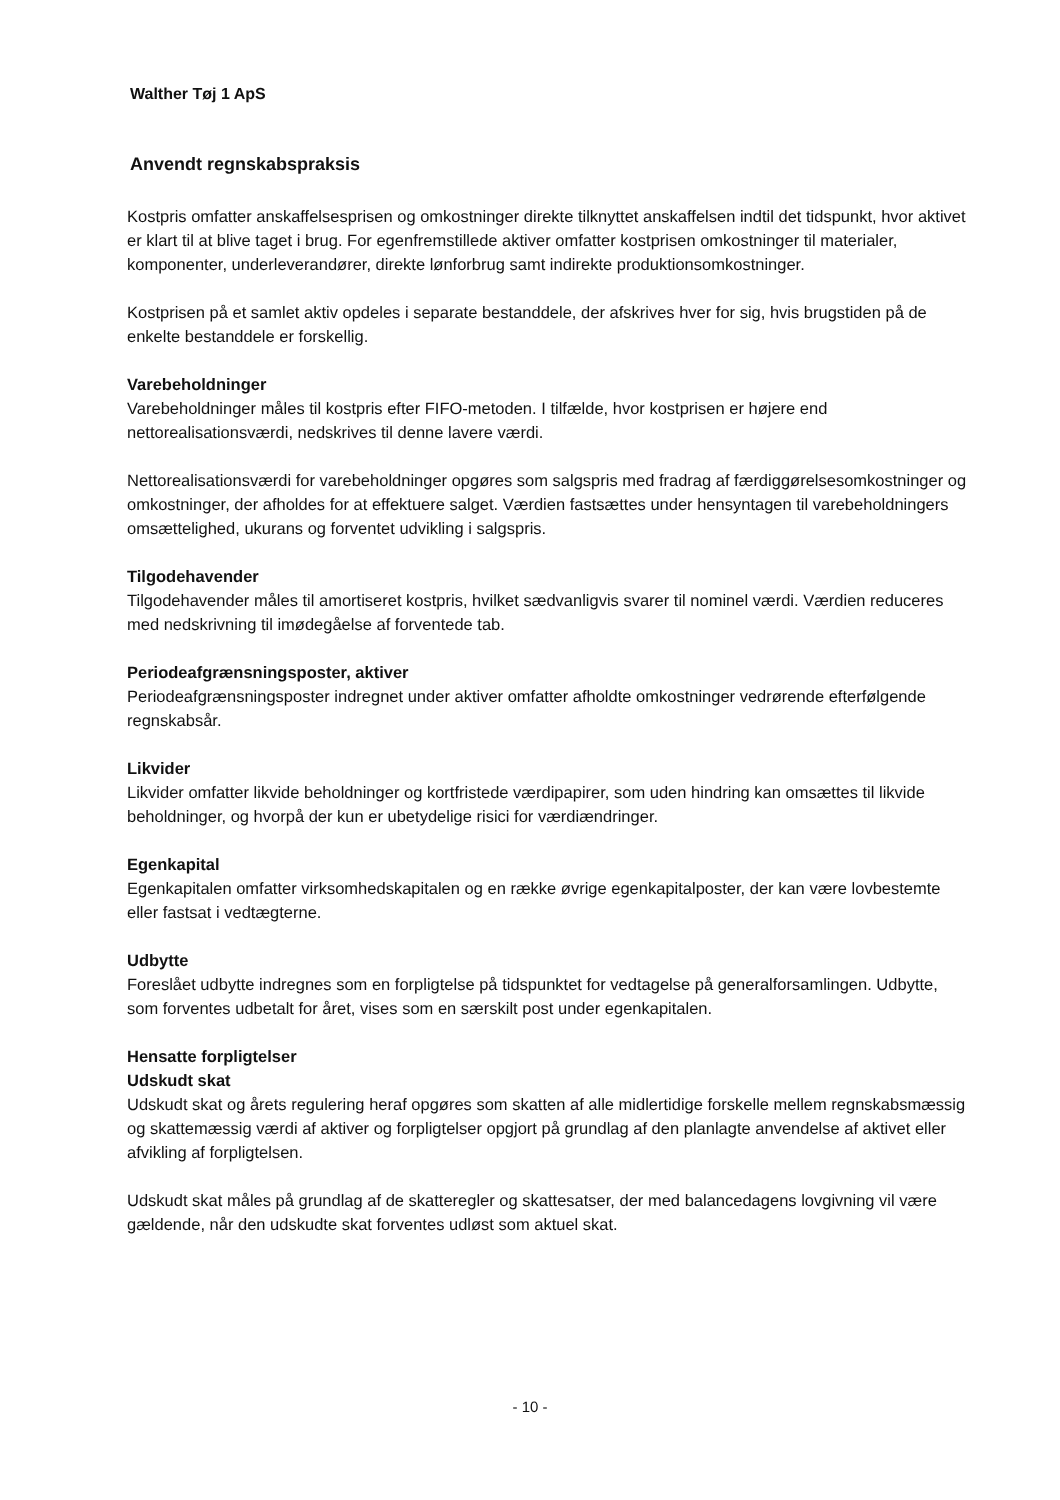Walther Tøj 1 ApS
Anvendt regnskabspraksis
Kostpris omfatter anskaffelsesprisen og omkostninger direkte tilknyttet anskaffelsen indtil det tidspunkt, hvor aktivet er klart til at blive taget i brug. For egenfremstillede aktiver omfatter kostprisen omkostninger til materialer, komponenter, underleverandører, direkte lønforbrug samt indirekte produktionsomkostninger.
Kostprisen på et samlet aktiv opdeles i separate bestanddele, der afskrives hver for sig, hvis brugstiden på de enkelte bestanddele er forskellig.
Varebeholdninger
Varebeholdninger måles til kostpris efter FIFO-metoden. I tilfælde, hvor kostprisen er højere end nettorealisationsværdi, nedskrives til denne lavere værdi.
Nettorealisationsværdi for varebeholdninger opgøres som salgspris med fradrag af færdiggørelsesomkostninger og omkostninger, der afholdes for at effektuere salget. Værdien fastsættes under hensyntagen til varebeholdningers omsættelighed, ukurans og forventet udvikling i salgspris.
Tilgodehavender
Tilgodehavender måles til amortiseret kostpris, hvilket sædvanligvis svarer til nominel værdi. Værdien reduceres med nedskrivning til imødegåelse af forventede tab.
Periodeafgrænsningsposter, aktiver
Periodeafgrænsningsposter indregnet under aktiver omfatter afholdte omkostninger vedrørende efterfølgende regnskabsår.
Likvider
Likvider omfatter likvide beholdninger og kortfristede værdipapirer, som uden hindring kan omsættes til likvide beholdninger, og hvorpå der kun er ubetydelige risici for værdiændringer.
Egenkapital
Egenkapitalen omfatter virksomhedskapitalen og en række øvrige egenkapitalposter, der kan være lovbestemte eller fastsat i vedtægterne.
Udbytte
Foreslået udbytte indregnes som en forpligtelse på tidspunktet for vedtagelse på generalforsamlingen. Udbytte, som forventes udbetalt for året, vises som en særskilt post under egenkapitalen.
Hensatte forpligtelser
Udskudt skat
Udskudt skat og årets regulering heraf opgøres som skatten af alle midlertidige forskelle mellem regnskabsmæssig og skattemæssig værdi af aktiver og forpligtelser opgjort på grundlag af den planlagte anvendelse af aktivet eller afvikling af forpligtelsen.
Udskudt skat måles på grundlag af de skatteregler og skattesatser, der med balancedagens lovgivning vil være gældende, når den udskudte skat forventes udløst som aktuel skat.
- 10 -